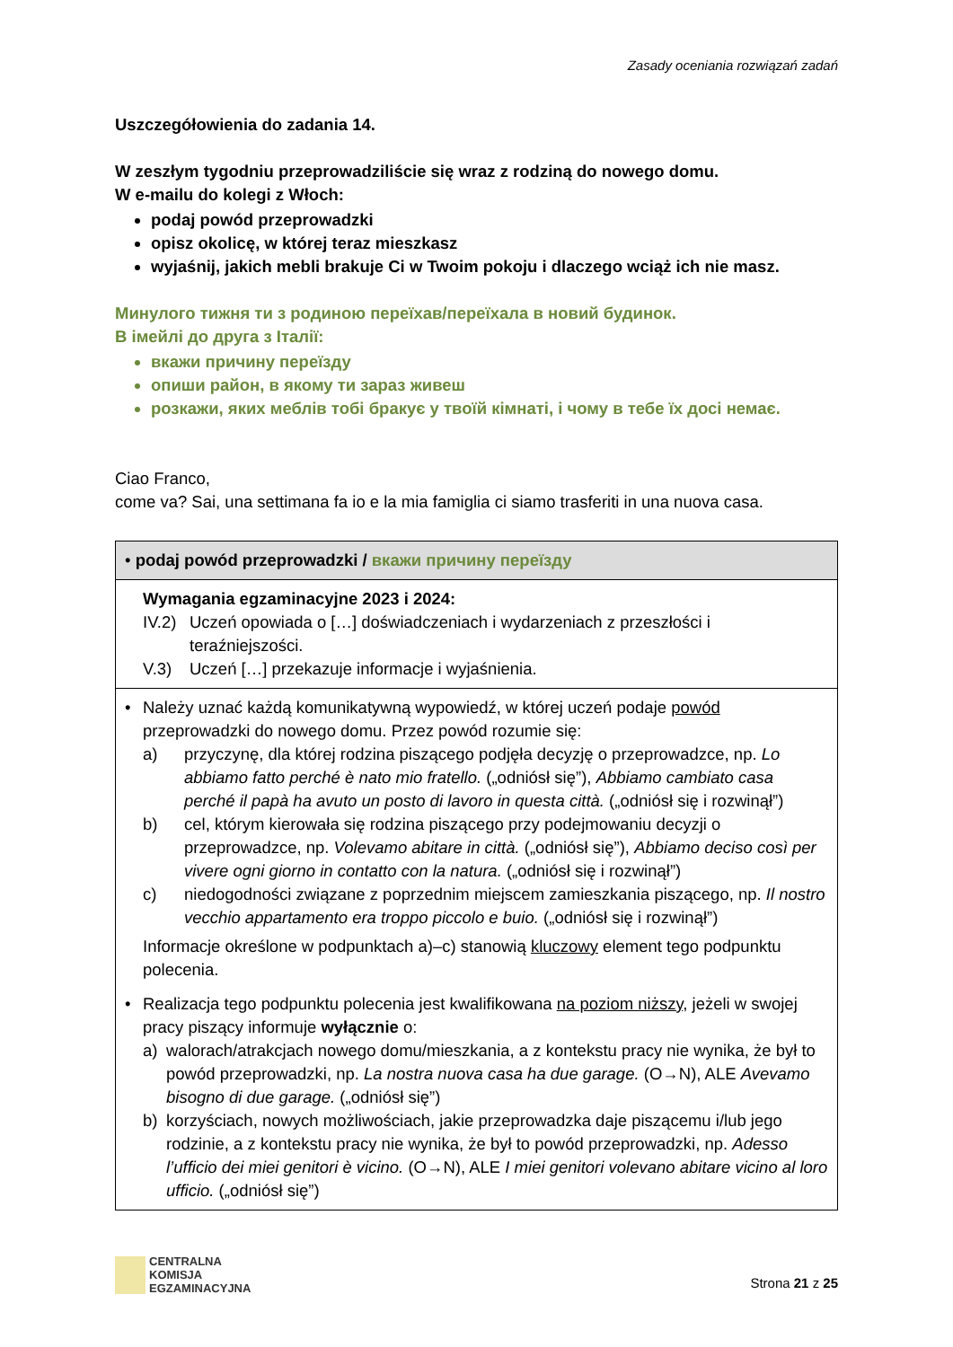Zasady oceniania rozwiązań zadań
Uszczegółowienia do zadania 14.
W zeszłym tygodniu przeprowadziliście się wraz z rodziną do nowego domu.
W e-mailu do kolegi z Włoch:
podaj powód przeprowadzki
opisz okolicę, w której teraz mieszkasz
wyjaśnij, jakich mebli brakuje Ci w Twoim pokoju i dlaczego wciąż ich nie masz.
Минулого тижня ти з родиною переїхав/переїхала в новий будинок.
В імейлі до друга з Італії:
вкажи причину переїзду
опиши район, в якому ти зараз живеш
розкажи, яких меблів тобі бракує у твоїй кімнаті, і чому в тебе їх досі немає.
Ciao Franco,
come va? Sai, una settimana fa io e la mia famiglia ci siamo trasferiti in una nuova casa.
| • podaj powód przeprowadzki / вкажи причину переїзду |
| Wymagania egzaminacyjne 2023 i 2024: IV.2) Uczeń opowiada o […] doświadczeniach i wydarzeniach z przeszłości i teraźniejszości. V.3) Uczeń […] przekazuje informacje i wyjaśnienia. |
| • Należy uznać każdą komunikatywną wypowiedź, w której uczeń podaje powód przeprowadzki do nowego domu. Przez powód rozumie się: a) przyczynę, dla której rodzina piszącego podjęła decyzję o przeprowadzce, np. Lo abbiamo fatto perché è nato mio fratello. („odniósł się”), Abbiamo cambiato casa perché il papà ha avuto un posto di lavoro in questa città. („odniósł się i rozwinął”) b) cel, którym kierowała się rodzina piszącego przy podejmowaniu decyzji o przeprowadzce, np. Volevamo abitare in città. („odniósł się”), Abbiamo deciso così per vivere ogni giorno in contatto con la natura. („odniósł się i rozwinął”) c) niedogodności związane z poprzednim miejscem zamieszkania piszącego, np. Il nostro vecchio appartamento era troppo piccolo e buio. („odniósł się i rozwinął”) Informacje określone w podpunktach a)–c) stanowią kluczowy element tego podpunktu polecenia. • Realizacja tego podpunktu polecenia jest kwalifikowana na poziom niższy , jeżeli w swojej pracy piszący informuje wyłącznie o: a) walorach/atrakcjach nowego domu/mieszkania, a z kontekstu pracy nie wynika, że był to powód przeprowadzki, np. La nostra nuova casa ha due garage. (O→N), ALE Avevamo bisogno di due garage. („odniósł się”) b) korzyściach, nowych możliwościach, jakie przeprowadzka daje piszącemu i/lub jego rodzinie, a z kontekstu pracy nie wynika, że był to powód przeprowadzki, np. Adesso l’ufficio dei miei genitori è vicino. (O→N), ALE I miei genitori volevano abitare vicino al loro ufficio. („odniósł się”) |
CENTRALNA
KOMISJA
EGZAMINACYJNA
Strona 21 z 25